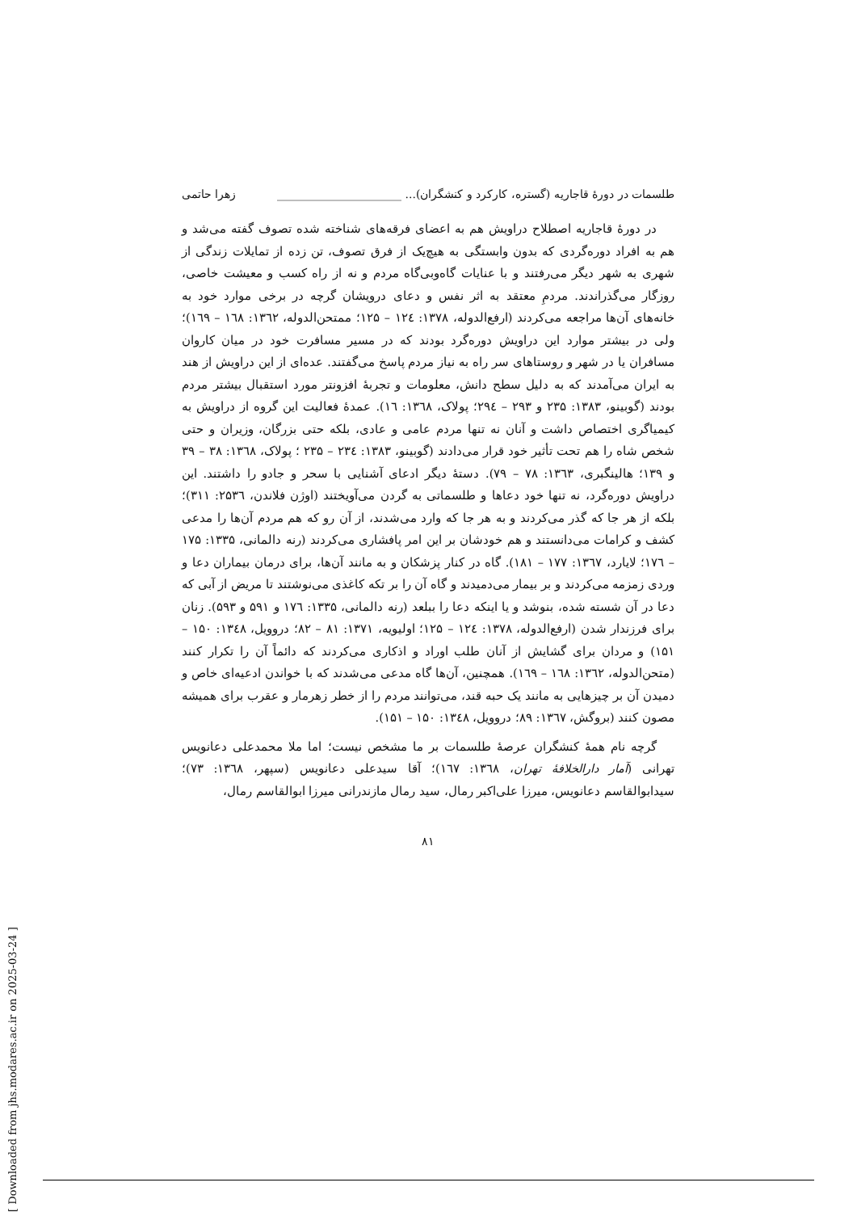طلسمات در دورهٔ قاجاریه (گستره، کارکرد و کنشگران)... ______________________ زهرا حاتمی
در دورهٔ قاجاریه اصطلاح دراویش هم به اعضای فرقه‌های شناخته شده تصوف گفته می‌شد و هم به افراد دوره‌گردی که بدون وابستگی به هیچ‌یک از فرق تصوف، تن زده از تمایلات زندگی از شهری به شهر دیگر می‌رفتند و با عنایات گاه‌وبی‌گاه مردم و نه از راه کسب و معیشت خاصی، روزگار می‌گذراندند. مردمِ معتقد به اثر نفس و دعای درویشان گرچه در برخی موارد خود به خانه‌های آن‌ها مراجعه می‌کردند (ارفع‌الدوله، ۱۳۷۸: ۱۲٤ – ۱۲۵؛ ممتحن‌الدوله، ۱۳٦۲: ۱٦۸ – ۱٦۹)؛ ولی در بیشتر موارد این دراویش دوره‌گرد بودند که در مسیر مسافرت خود در میان کاروان مسافران یا در شهر و روستاهای سر راه به نیاز مردم پاسخ می‌گفتند. عده‌ای از این دراویش از هند به ایران می‌آمدند که به دلیل سطح دانش، معلومات و تجربهٔ افزونتر مورد استقبال بیشتر مردم بودند (گوبینو، ۱۳۸۳: ۲۳۵ و ۲۹۳ – ۲۹٤؛ پولاک، ۱۳٦۸: ۱٦). عمدهٔ فعالیت این گروه از دراویش به کیمیاگری اختصاص داشت و آنان نه تنها مردم عامی و عادی، بلکه حتی بزرگان، وزیران و حتی شخص شاه را هم تحت تأثیر خود قرار می‌دادند (گوبینو، ۱۳۸۳: ۲۳٤ – ۲۳۵ ؛ پولاک، ۱۳٦۸: ۳۸ – ۳۹ و ۱۳۹؛ هالینگبری، ۱۳٦۳: ۷۸ – ۷۹). دستهٔ دیگر ادعای آشنایی با سحر و جادو را داشتند. این دراویش دوره‌گرد، نه تنها خود دعاها و طلسماتی به گردن می‌آویختند (اوژن فلاندن، ۲۵۳٦: ۳۱۱)؛ بلکه از هر جا که گذر می‌کردند و به هر جا که وارد می‌شدند، از آن رو که هم مردم آن‌ها را مدعی کشف و کرامات می‌دانستند و هم خودشان بر این امر پافشاری می‌کردند (رنه دالمانی، ۱۳۳۵: ۱۷۵ – ۱۷٦؛ لایارد، ۱۳٦۷: ۱۷۷ – ۱۸۱). گاه در کنار پزشکان و به مانند آن‌ها، برای درمان بیماران دعا و وردی زمزمه می‌کردند و بر بیمار می‌دمیدند و گاه آن را بر تکه کاغذی می‌نوشتند تا مریض از آبی که دعا در آن شسته شده، بنوشد و یا اینکه دعا را ببلعد (رنه دالمانی، ۱۳۳۵: ۱۷٦ و ۵۹۱ و ۵۹۳). زنان برای فرزندار شدن (ارفع‌الدوله، ۱۳۷۸: ۱۲٤ – ۱۲۵؛ اولیویه، ۱۳۷۱: ۸۱ – ۸۲؛ دروویل، ۱۳٤۸: ۱۵۰ – ۱۵۱) و مردان برای گشایش از آنان طلب اوراد و اذکاری می‌کردند که دائماً آن را تکرار کنند (متحن‌الدوله، ۱۳٦۲: ۱٦۸ – ۱٦۹). همچنین، آن‌ها گاه مدعی می‌شدند که با خواندن ادعیه‌ای خاص و دمیدن آن بر چیزهایی به مانند یک حبه قند، می‌توانند مردم را از خطر زهرمار و عقرب برای همیشه مصون کنند (بروگش، ۱۳٦۷: ۸۹؛ دروویل، ۱۳٤۸: ۱۵۰ – ۱۵۱).
گرچه نام همهٔ کنشگران عرصهٔ طلسمات بر ما مشخص نیست؛ اما ملا محمدعلی دعانویس تهرانی (آمار دارالخلافهٔ تهران، ۱۳٦۸: ۱٦۷)؛ آقا سیدعلی دعانویس (سپهر، ۱۳٦۸: ۷۳)؛ سیدابوالقاسم دعانویس، میرزا علی‌اکبر رمال، سید رمال مازندرانی میرزا ابوالقاسم رمال،
۸۱
[ Downloaded from jhs.modares.ac.ir on 2025-03-24 ]